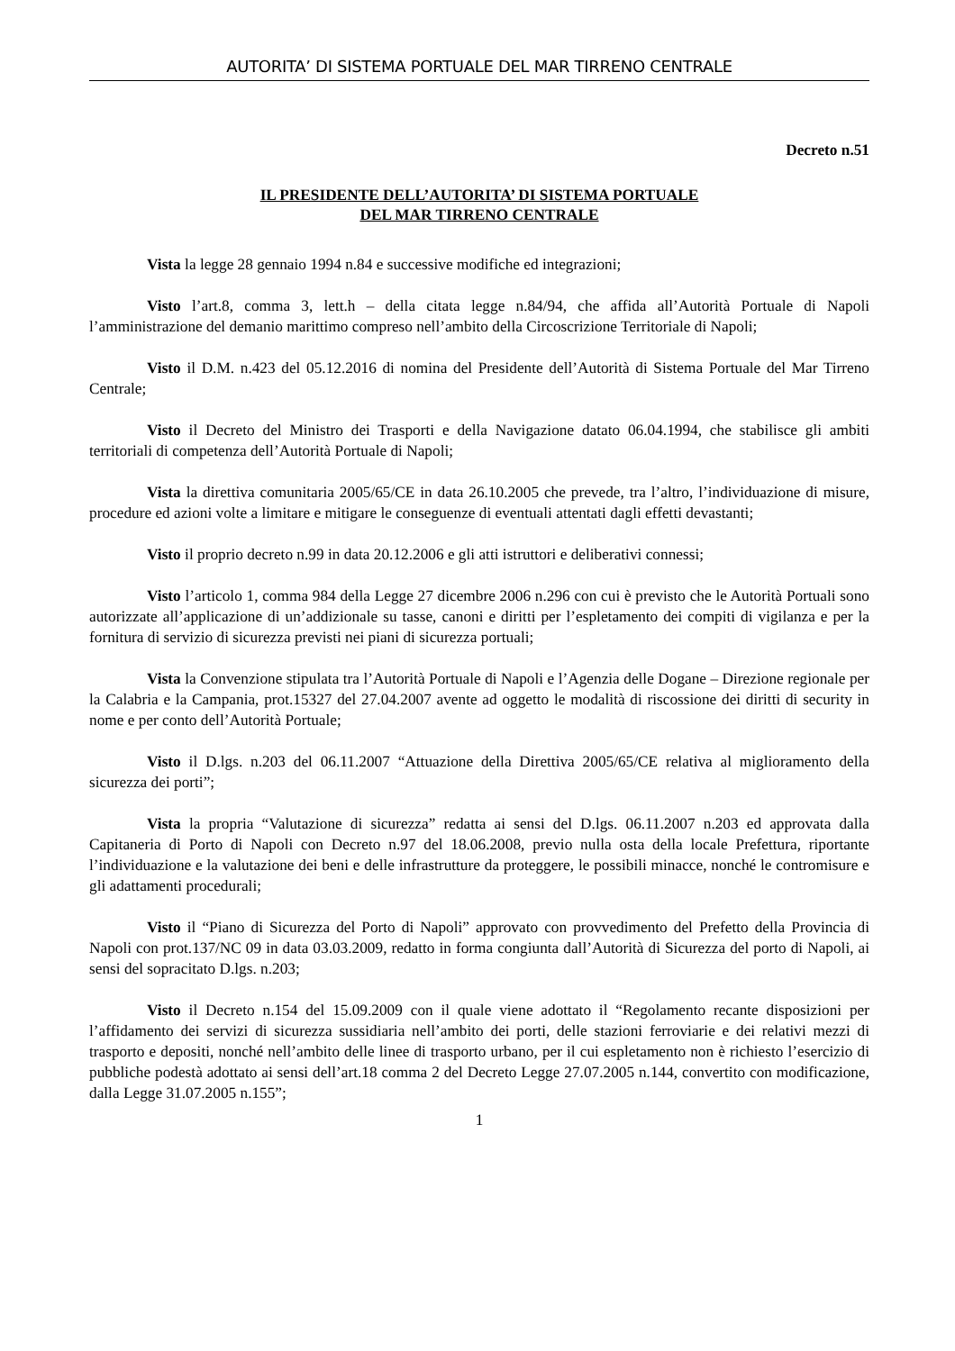AUTORITA’ DI SISTEMA PORTUALE DEL MAR TIRRENO CENTRALE
Decreto n.51
IL PRESIDENTE DELL’AUTORITA’ DI SISTEMA PORTUALE
DEL MAR TIRRENO CENTRALE
Vista la legge 28 gennaio 1994 n.84 e successive modifiche ed integrazioni;
Visto l’art.8, comma 3, lett.h – della citata legge n.84/94, che affida all’Autorità Portuale di Napoli l’amministrazione del demanio marittimo compreso nell’ambito della Circoscrizione Territoriale di Napoli;
Visto il D.M. n.423 del 05.12.2016 di nomina del Presidente dell’Autorità di Sistema Portuale del Mar Tirreno Centrale;
Visto il Decreto del Ministro dei Trasporti e della Navigazione datato 06.04.1994, che stabilisce gli ambiti territoriali di competenza dell’Autorità Portuale di Napoli;
Vista la direttiva comunitaria 2005/65/CE in data 26.10.2005 che prevede, tra l’altro, l’individuazione di misure, procedure ed azioni volte a limitare e mitigare le conseguenze di eventuali attentati dagli effetti devastanti;
Visto il proprio decreto n.99 in data 20.12.2006 e gli atti istruttori e deliberativi connessi;
Visto l’articolo 1, comma 984 della Legge 27 dicembre 2006 n.296 con cui è previsto che le Autorità Portuali sono autorizzate all’applicazione di un’addizionale su tasse, canoni e diritti per l’espletamento dei compiti di vigilanza e per la fornitura di servizio di sicurezza previsti nei piani di sicurezza portuali;
Vista la Convenzione stipulata tra l’Autorità Portuale di Napoli e l’Agenzia delle Dogane – Direzione regionale per la Calabria e la Campania, prot.15327 del 27.04.2007 avente ad oggetto le modalità di riscossione dei diritti di security in nome e per conto dell’Autorità Portuale;
Visto il D.lgs. n.203 del 06.11.2007 “Attuazione della Direttiva 2005/65/CE relativa al miglioramento della sicurezza dei porti”;
Vista la propria “Valutazione di sicurezza” redatta ai sensi del D.lgs. 06.11.2007 n.203 ed approvata dalla Capitaneria di Porto di Napoli con Decreto n.97 del 18.06.2008, previo nulla osta della locale Prefettura, riportante l’individuazione e la valutazione dei beni e delle infrastrutture da proteggere, le possibili minacce, nonché le contromisure e gli adattamenti procedurali;
Visto il “Piano di Sicurezza del Porto di Napoli” approvato con provvedimento del Prefetto della Provincia di Napoli con prot.137/NC 09 in data 03.03.2009, redatto in forma congiunta dall’Autorità di Sicurezza del porto di Napoli, ai sensi del sopracitato D.lgs. n.203;
Visto il Decreto n.154 del 15.09.2009 con il quale viene adottato il “Regolamento recante disposizioni per l’affidamento dei servizi di sicurezza sussidiaria nell’ambito dei porti, delle stazioni ferroviarie e dei relativi mezzi di trasporto e depositi, nonché nell’ambito delle linee di trasporto urbano, per il cui espletamento non è richiesto l’esercizio di pubbliche podestà adottato ai sensi dell’art.18 comma 2 del Decreto Legge 27.07.2005 n.144, convertito con modificazione, dalla Legge 31.07.2005 n.155”;
1